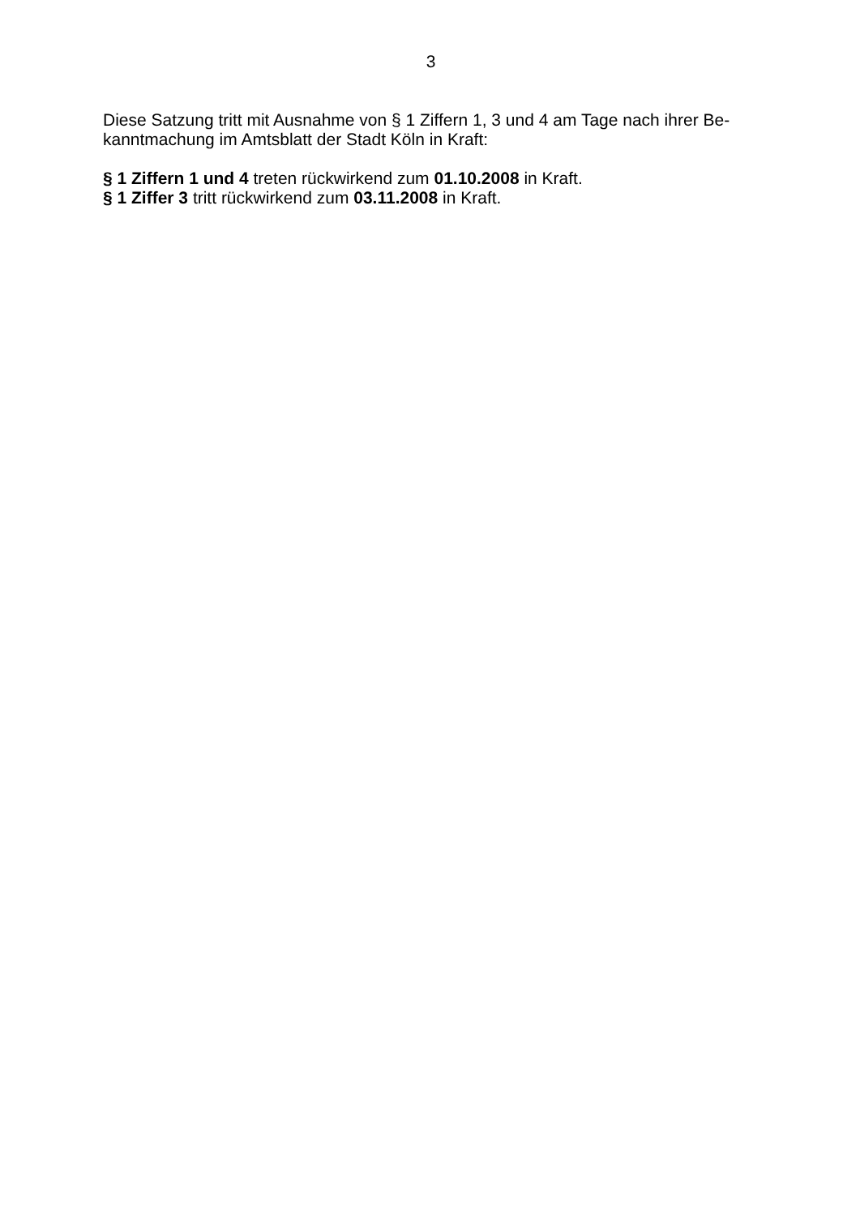3
Diese Satzung tritt mit Ausnahme von § 1 Ziffern 1, 3 und 4 am Tage nach ihrer Be-
kanntmachung im Amtsblatt der Stadt Köln in Kraft:
§ 1 Ziffern 1 und 4 treten rückwirkend zum 01.10.2008 in Kraft.
§ 1 Ziffer 3 tritt rückwirkend zum 03.11.2008 in Kraft.